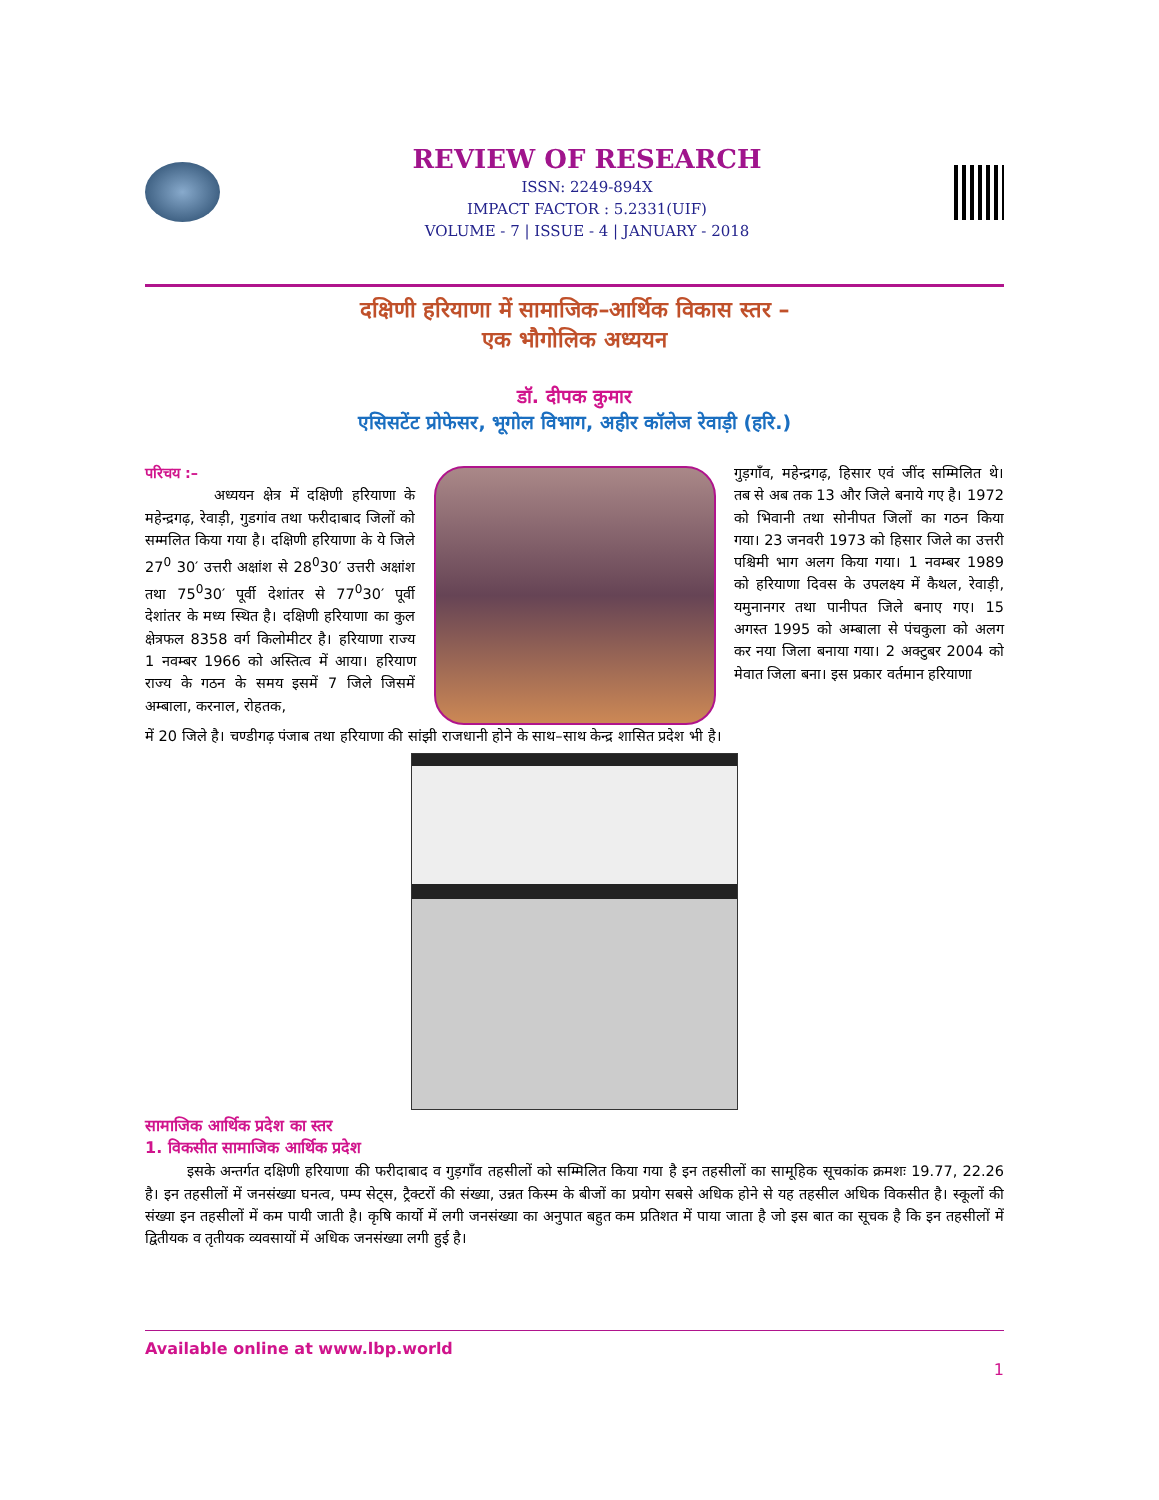REVIEW OF RESEARCH
ISSN: 2249-894X
IMPACT FACTOR : 5.2331(UIF)
VOLUME - 7 | ISSUE - 4 | JANUARY - 2018
दक्षिणी हरियाणा में सामाजिक–आर्थिक विकास स्तर –
एक भौगोलिक अध्ययन
डॉ. दीपक कुमार
एसिसटेंट प्रोफेसर, भूगोल विभाग, अहीर कॉलेज रेवाड़ी (हरि.)
परिचय :–
अध्ययन क्षेत्र में दक्षिणी हरियाणा के महेन्द्रगढ़, रेवाड़ी, गुडगांव तथा फरीदाबाद जिलों को सम्मलित किया गया है। दक्षिणी हरियाणा के ये जिले 27<sup>0</sup> 30′ उत्तरी अक्षांश से 28<sup>0</sup>30′ उत्तरी अक्षांश तथा 75<sup>0</sup>30′ पूर्वी देशांतर से 77<sup>0</sup>30′ पूर्वी देशांतर के मध्य स्थित है। दक्षिणी हरियाणा का कुल क्षेत्रफल 8358 वर्ग किलोमीटर है। हरियाणा राज्य 1 नवम्बर 1966 को अस्तित्व में आया। हरियाण राज्य के गठन के समय इसमें 7 जिले जिसमें अम्बाला, करनाल, रोहतक,
गुड़गाँव, महेन्द्रगढ़, हिसार एवं जींद सम्मिलित थे। तब से अब तक 13 और जिले बनाये गए है। 1972 को भिवानी तथा सोनीपत जिलों का गठन किया गया। 23 जनवरी 1973 को हिसार जिले का उत्तरी पश्चिमी भाग अलग किया गया। 1 नवम्बर 1989 को हरियाणा दिवस के उपलक्ष्य में कैथल, रेवाड़ी, यमुनानगर तथा पानीपत जिले बनाए गए। 15 अगस्त 1995 को अम्बाला से पंचकुला को अलग कर नया जिला बनाया गया। 2 अक्टुबर 2004 को मेवात जिला बना। इस प्रकार वर्तमान हरियाणा
में 20 जिले है। चण्डीगढ़ पंजाब तथा हरियाणा की सांझी राजधानी होने के साथ–साथ केन्द्र शासित प्रदेश भी है।
सामाजिक आर्थिक प्रदेश का स्तर
1. विकसीत सामाजिक आर्थिक प्रदेश
इसके अन्तर्गत दक्षिणी हरियाणा की फरीदाबाद व गुड़गाँव तहसीलों को सम्मिलित किया गया है इन तहसीलों का सामूहिक सूचकांक क्रमशः 19.77, 22.26 है। इन तहसीलों में जनसंख्या घनत्व, पम्प सेट्स, ट्रैक्टरों की संख्या, उन्नत किस्म के बीजों का प्रयोग सबसे अधिक होने से यह तहसील अधिक विकसीत है। स्कूलों की संख्या इन तहसीलों में कम पायी जाती है। कृषि कार्यो में लगी जनसंख्या का अनुपात बहुत कम प्रतिशत में पाया जाता है जो इस बात का सूचक है कि इन तहसीलों में द्वितीयक व तृतीयक व्यवसायों में अधिक जनसंख्या लगी हुई है।
Available online at www.lbp.world
1